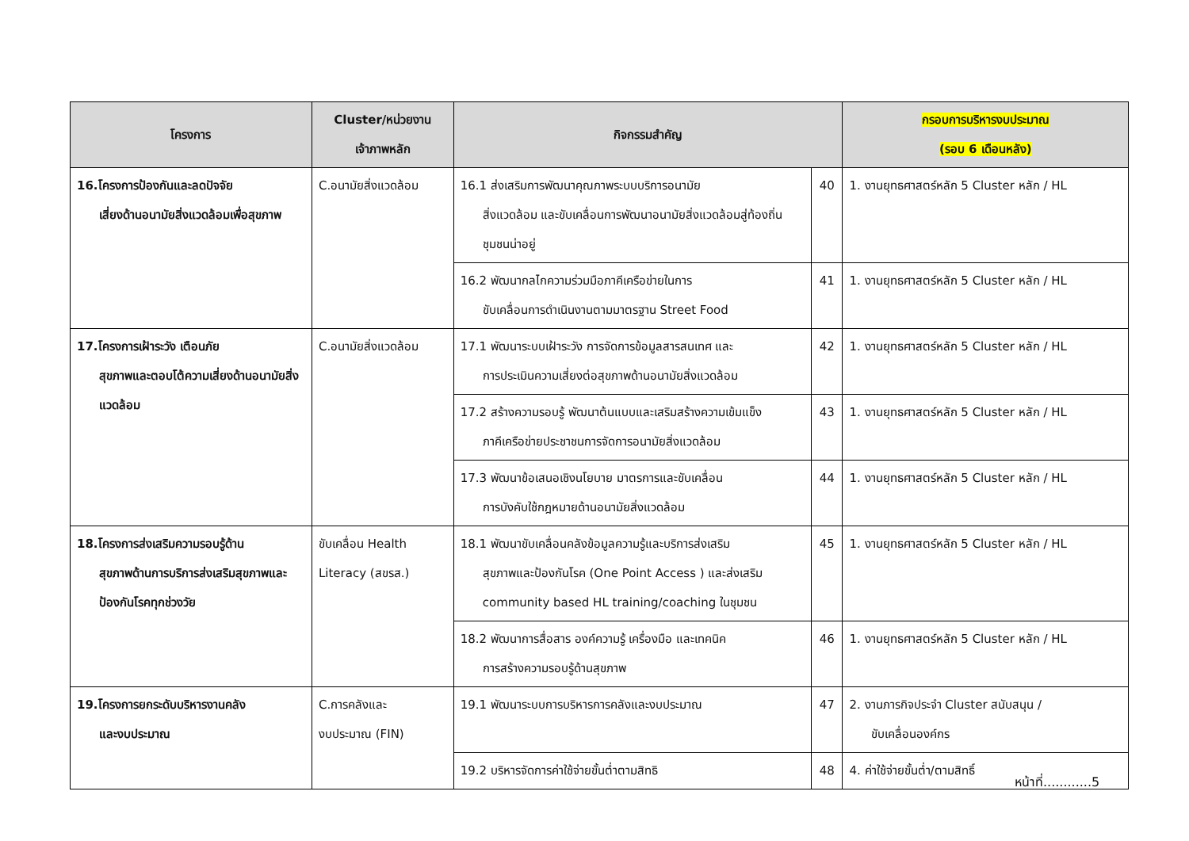| โครงการ | Cluster/หน่วยงาน เจ้าภาพหลัก | กิจกรรมสำคัญ | | กรอบการบริหารงบประมาณ (รอบ 6 เดือนหลัง) |
| --- | --- | --- | --- | --- |
| 16.โครงการป้องกันและลดปัจจัย เสี่ยงด้านอนามัยสิ่งแวดล้อมเพื่อสุขภาพ | C.อนามัยสิ่งแวดล้อม | 16.1 ส่งเสริมการพัฒนาคุณภาพระบบบริการอนามัย สิ่งแวดล้อม และขับเคลื่อนการพัฒนาอนามัยสิ่งแวดล้อมสู่ท้องถิ่น ชุมชนน่าอยู่ | 40 | 1. งานยุทธศาสตร์หลัก 5 Cluster หลัก / HL |
| | | 16.2 พัฒนากลไกความร่วมมือภาคีเครือข่ายในการ ขับเคลื่อนการดำเนินงานตามมาตรฐาน Street Food | 41 | 1. งานยุทธศาสตร์หลัก 5 Cluster หลัก / HL |
| 17.โครงการเฝ้าระวัง เตือนภัย สุขภาพและตอบโต้ความเสี่ยงด้านอนามัยสิ่งแวดล้อม | C.อนามัยสิ่งแวดล้อม | 17.1 พัฒนาระบบเฝ้าระวัง การจัดการข้อมูลสารสนเทศ และ การประเมินความเสี่ยงต่อสุขภาพด้านอนามัยสิ่งแวดล้อม | 42 | 1. งานยุทธศาสตร์หลัก 5 Cluster หลัก / HL |
| | | 17.2 สร้างความรอบรู้ พัฒนาต้นแบบและเสริมสร้างความเข้มแข็ง ภาคีเครือข่ายประชาชนการจัดการอนามัยสิ่งแวดล้อม | 43 | 1. งานยุทธศาสตร์หลัก 5 Cluster หลัก / HL |
| | | 17.3 พัฒนาข้อเสนอเชิงนโยบาย มาตรการและขับเคลื่อน การบังคับใช้กฎหมายด้านอนามัยสิ่งแวดล้อม | 44 | 1. งานยุทธศาสตร์หลัก 5 Cluster หลัก / HL |
| 18.โครงการส่งเสริมความรอบรู้ด้าน สุขภาพด้านการบริการส่งเสริมสุขภาพและป้องกันโรคทุกช่วงวัย | ขับเคลื่อน Health Literacy (สขรส.) | 18.1 พัฒนาขับเคลื่อนคลังข้อมูลความรู้และบริการส่งเสริม สุขภาพและป้องกันโรค (One Point Access ) และส่งเสริม community based HL training/coaching ในชุมชน | 45 | 1. งานยุทธศาสตร์หลัก 5 Cluster หลัก / HL |
| | | 18.2 พัฒนาการสื่อสาร องค์ความรู้ เครื่องมือ และเทคนิค การสร้างความรอบรู้ด้านสุขภาพ | 46 | 1. งานยุทธศาสตร์หลัก 5 Cluster หลัก / HL |
| 19.โครงการยกระดับบริหารงานคลัง และงบประมาณ | C.การคลังและ งบประมาณ (FIN) | 19.1 พัฒนาระบบการบริหารการคลังและงบประมาณ | 47 | 2. งานภารกิจประจำ Cluster สนับสนุน / ขับเคลื่อนองค์กร |
| | | 19.2 บริหารจัดการค่าใช้จ่ายขั้นต่ำตามสิทธิ | 48 | 4. ค่าใช้จ่ายขั้นต่ำ/ตามสิทธิ์ |
หน้าที่............5